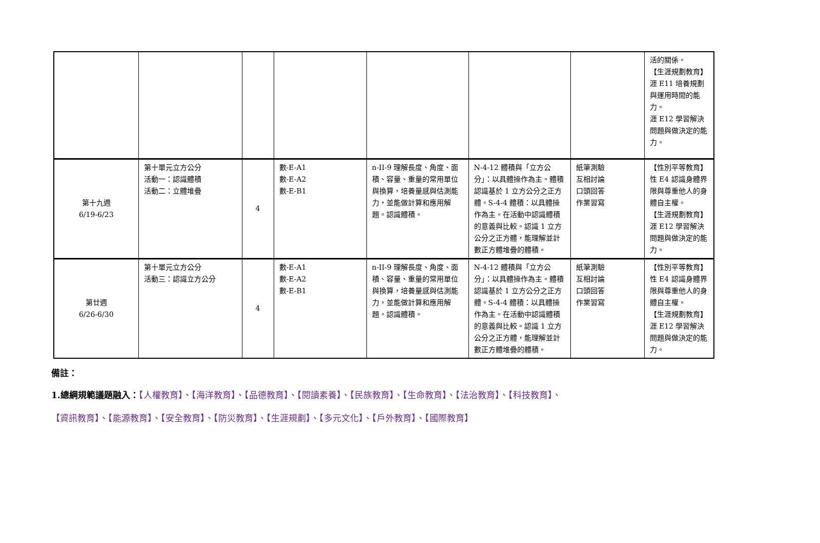| | | | | | | | 活的關係。 【生涯規劃教育】 涯 E11 培養規劃與運用時間的能力。 涯 E12 學習解決問題與做決定的能力。 |
| 第十九週 6/19-6/23 | 第十單元立方公分 活動一：認識體積 活動二：立體堆疊 | 4 | 數-E-A1 數-E-A2 數-E-B1 | n-II-9 理解長度、角度、面積、容量、重量的常用單位與換算，培養量感與估測能力，並能做計算和應用解題。認識體積。 | N-4-12 體積與「立方公分」：以具體操作為主。體積認識基於 1 立方公分之正方體。S-4-4 體積：以具體操作為主。在活動中認識體積的意義與比較。認識 1 立方公分之正方體，能理解並計數正方體堆疊的體積。 | 紙筆測驗 互相討論 口頭回答 作業習寫 | 【性別平等教育】 性 E4 認識身體界限與尊重他人的身體自主權。 【生涯規劃教育】 涯 E12 學習解決問題與做決定的能力。 |
| 第廿週 6/26-6/30 | 第十單元立方公分 活動三：認識立方公分 | 4 | 數-E-A1 數-E-A2 數-E-B1 | n-II-9 理解長度、角度、面積、容量、重量的常用單位與換算，培養量感與估測能力，並能做計算和應用解題。認識體積。 | N-4-12 體積與「立方公分」：以具體操作為主。體積認識基於 1 立方公分之正方體。S-4-4 體積：以具體操作為主。在活動中認識體積的意義與比較。認識 1 立方公分之正方體，能理解並計數正方體堆疊的體積。 | 紙筆測驗 互相討論 口頭回答 作業習寫 | 【性別平等教育】 性 E4 認識身體界限與尊重他人的身體自主權。 【生涯規劃教育】 涯 E12 學習解決問題與做決定的能力。 |
備註：
1.總綱規範議題融入：【人權教育】、【海洋教育】、【品德教育】、【閱讀素養】、【民族教育】、【生命教育】、【法治教育】、【科技教育】、
【資訊教育】、【能源教育】、【安全教育】、【防災教育】、【生涯規劃】、【多元文化】、【戶外教育】、【國際教育】